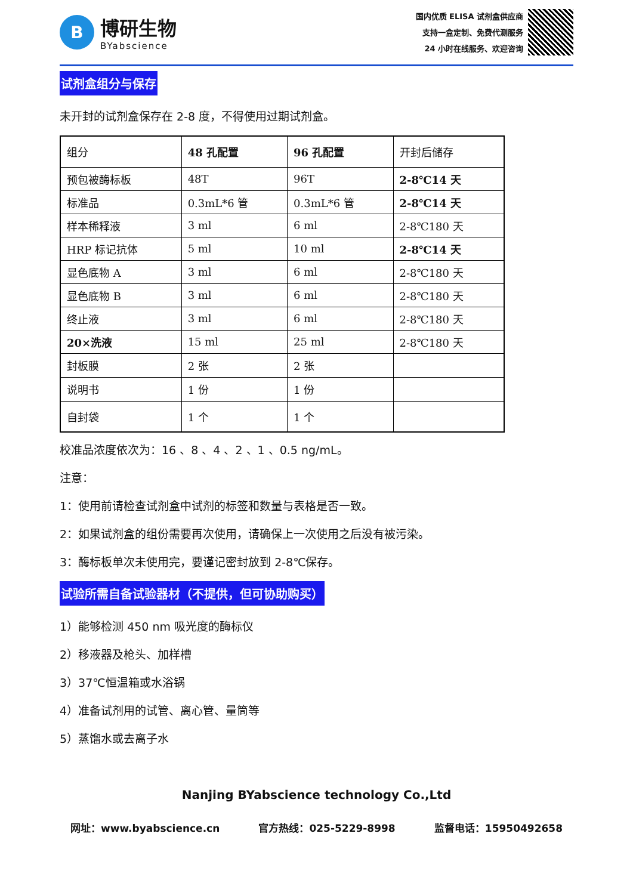B
博研生物
BYabscience
国内优质 ELISA 试剂盒供应商
支持一盒定制、免费代测服务
24 小时在线服务、欢迎咨询
试剂盒组分与保存
未开封的试剂盒保存在 2-8 度，不得使用过期试剂盒。
| 组分 | 48 孔配置 | 96 孔配置 | 开封后储存 |
| 预包被酶标板 | 48T | 96T | 2-8℃14 天 |
| 标准品 | 0.3mL*6 管 | 0.3mL*6 管 | 2-8℃14 天 |
| 样本稀释液 | 3 ml | 6 ml | 2-8℃180 天 |
| HRP 标记抗体 | 5 ml | 10 ml | 2-8℃14 天 |
| 显色底物 A | 3 ml | 6 ml | 2-8℃180 天 |
| 显色底物 B | 3 ml | 6 ml | 2-8℃180 天 |
| 终止液 | 3 ml | 6 ml | 2-8℃180 天 |
| 20×洗液 | 15 ml | 25 ml | 2-8℃180 天 |
| 封板膜 | 2 张 | 2 张 | |
| 说明书 | 1 份 | 1 份 | |
| 自封袋 | 1 个 | 1 个 | |
校准品浓度依次为：16 、8 、4 、2 、1 、0.5 ng/mL。
注意：
1：使用前请检查试剂盒中试剂的标签和数量与表格是否一致。
2：如果试剂盒的组份需要再次使用，请确保上一次使用之后没有被污染。
3：酶标板单次未使用完，要谨记密封放到 2-8℃保存。
试验所需自备试验器材（不提供，但可协助购买）
1）能够检测 450 nm 吸光度的酶标仪
2）移液器及枪头、加样槽
3）37℃恒温箱或水浴锅
4）准备试剂用的试管、离心管、量筒等
5）蒸馏水或去离子水
Nanjing BYabscience technology Co.,Ltd
网址：www.byabscience.cn 官方热线：025-5229-8998 监督电话：15950492658